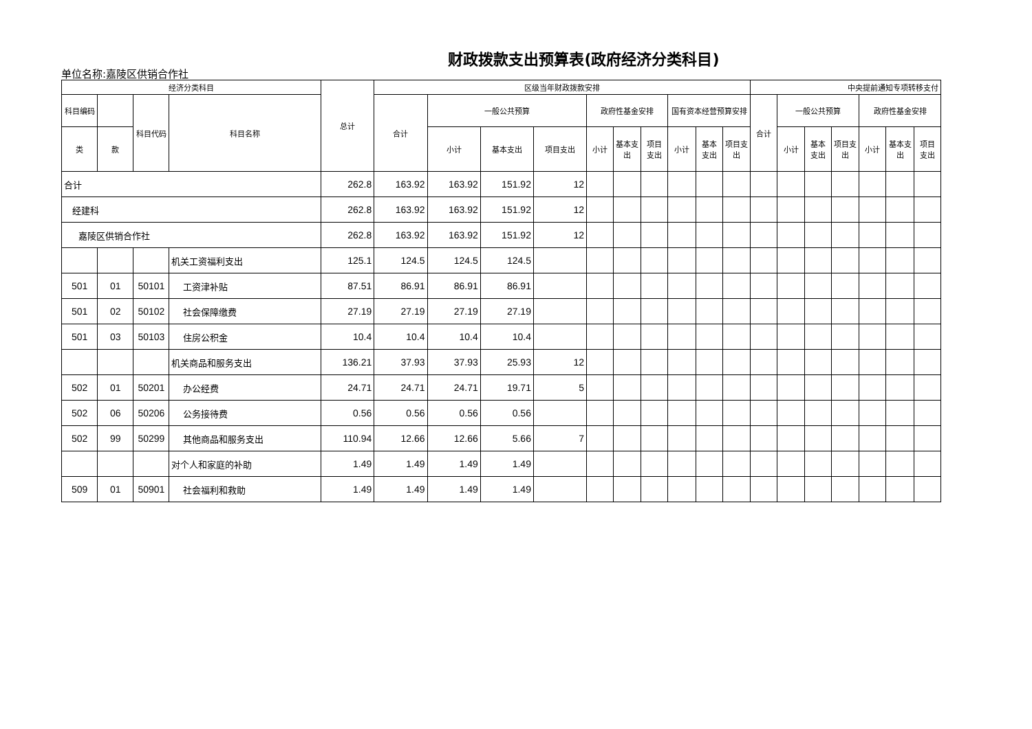财政拨款支出预算表(政府经济分类科目)
单位名称:嘉陵区供销合作社
| 经济分类科目 | | | | 总计 | 区级当年财政拨款安排 | | | | | | | | | | 中央提前通知专项转移支付 | | | | | | |
| --- | --- | --- | --- | --- | --- | --- | --- | --- | --- | --- | --- | --- | --- | --- | --- | --- | --- | --- | --- | --- | --- |
| 科目编码 | | 科目代码 | 科目名称 | | 合计 | 一般公共预算 | | | 政府性基金安排 | | | 国有资本经营预算安排 | | | 合计 | 一般公共预算 | | | 政府性基金安排 | | |
| 类 | 款 | | | | | 小计 | 基本支出 | 项目支出 | 小计 | 基本支出 | 项目支出 | 小计 | 基本支出 | 项目支出 | | 小计 | 基本支出 | 项目支出 | 小计 | 基本支出 | 项目支出 |
| 合计 | | | | 262.8 | 163.92 | 163.92 | 151.92 | 12 | | | | | | | | | | | | | |
| 经建科 | | | | 262.8 | 163.92 | 163.92 | 151.92 | 12 | | | | | | | | | | | | | |
| 嘉陵区供销合作社 | | | | 262.8 | 163.92 | 163.92 | 151.92 | 12 | | | | | | | | | | | | | |
| | | | 机关工资福利支出 | 125.1 | 124.5 | 124.5 | 124.5 | | | | | | | | | | | | | | |
| 501 | 01 | 50101 | 工资津补贴 | 87.51 | 86.91 | 86.91 | 86.91 | | | | | | | | | | | | | | |
| 501 | 02 | 50102 | 社会保障缴费 | 27.19 | 27.19 | 27.19 | 27.19 | | | | | | | | | | | | | | |
| 501 | 03 | 50103 | 住房公积金 | 10.4 | 10.4 | 10.4 | 10.4 | | | | | | | | | | | | | | |
| | | | 机关商品和服务支出 | 136.21 | 37.93 | 37.93 | 25.93 | 12 | | | | | | | | | | | | | |
| 502 | 01 | 50201 | 办公经费 | 24.71 | 24.71 | 24.71 | 19.71 | 5 | | | | | | | | | | | | | |
| 502 | 06 | 50206 | 公务接待费 | 0.56 | 0.56 | 0.56 | 0.56 | | | | | | | | | | | | | | |
| 502 | 99 | 50299 | 其他商品和服务支出 | 110.94 | 12.66 | 12.66 | 5.66 | 7 | | | | | | | | | | | | | |
| | | | 对个人和家庭的补助 | 1.49 | 1.49 | 1.49 | 1.49 | | | | | | | | | | | | | | |
| 509 | 01 | 50901 | 社会福利和救助 | 1.49 | 1.49 | 1.49 | 1.49 | | | | | | | | | | | | | | |